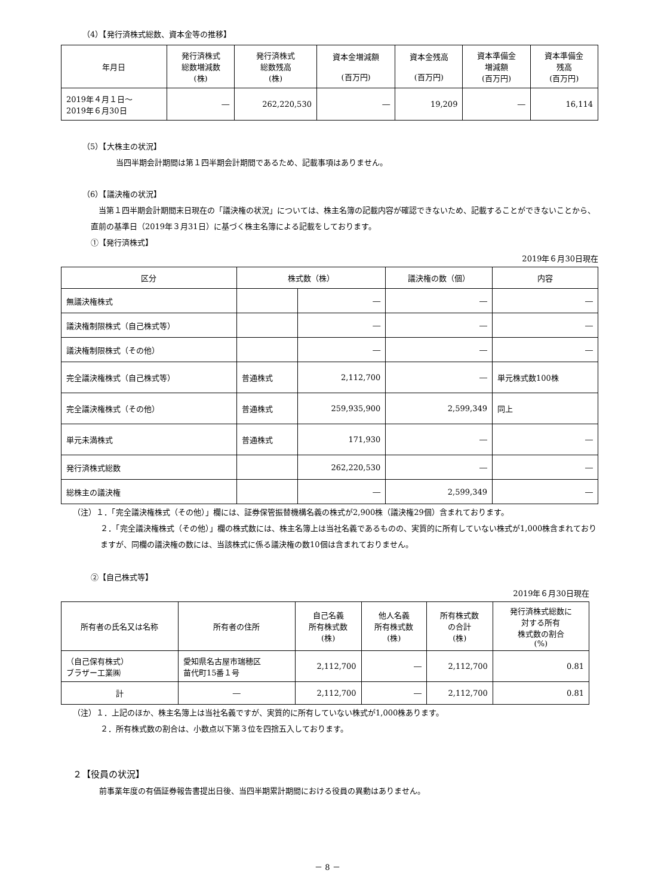（4）【発行済株式総数、資本金等の推移】
| 年月日 | 発行済株式 総数増減数 (株) | 発行済株式 総数残高 (株) | 資本金増減額 (百万円) | 資本金残高 (百万円) | 資本準備金 増減額 (百万円) | 資本準備金 残高 (百万円) |
| --- | --- | --- | --- | --- | --- | --- |
| 2019年４月１日～ 2019年６月30日 | ― | 262,220,530 | ― | 19,209 | ― | 16,114 |
（5）【大株主の状況】
当四半期会計期間は第１四半期会計期間であるため、記載事項はありません。
（6）【議決権の状況】
　当第１四半期会計期間末日現在の「議決権の状況」については、株主名簿の記載内容が確認できないため、記載することができないことから、直前の基準日（2019年３月31日）に基づく株主名簿による記載をしております。
①【発行済株式】
2019年６月30日現在
| 区分 | 株式数（株） | | 議決権の数（個） | 内容 |
| --- | --- | --- | --- | --- |
| 無議決権株式 | | ― | ― | ― |
| 議決権制限株式（自己株式等） | | ― | ― | ― |
| 議決権制限株式（その他） | | ― | ― | ― |
| 完全議決権株式（自己株式等） | 普通株式 | 2,112,700 | ― | 単元株式数100株 |
| 完全議決権株式（その他） | 普通株式 | 259,935,900 | 2,599,349 | 同上 |
| 単元未満株式 | 普通株式 | 171,930 | ― | ― |
| 発行済株式総数 | | 262,220,530 | ― | ― |
| 総株主の議決権 | | ― | 2,599,349 | ― |
（注）１．「完全議決権株式（その他）」欄には、証券保管振替機構名義の株式が2,900株（議決権29個）含まれております。
２．「完全議決権株式（その他）」欄の株式数には、株主名簿上は当社名義であるものの、実質的に所有していない株式が1,000株含まれておりますが、同欄の議決権の数には、当該株式に係る議決権の数10個は含まれておりません。
②【自己株式等】
2019年６月30日現在
| 所有者の氏名又は名称 | 所有者の住所 | 自己名義 所有株式数 (株) | 他人名義 所有株式数 (株) | 所有株式数 の合計 (株) | 発行済株式総数に 対する所有 株式数の割合 (%) |
| --- | --- | --- | --- | --- | --- |
| （自己保有株式） ブラザー工業㈱ | 愛知県名古屋市瑞穂区 苗代町15番１号 | 2,112,700 | ― | 2,112,700 | 0.81 |
| 計 | ― | 2,112,700 | ― | 2,112,700 | 0.81 |
（注）１．上記のほか、株主名簿上は当社名義ですが、実質的に所有していない株式が1,000株あります。
２．所有株式数の割合は、小数点以下第３位を四捨五入しております。
２【役員の状況】
前事業年度の有価証券報告書提出日後、当四半期累計期間における役員の異動はありません。
－ 8 －